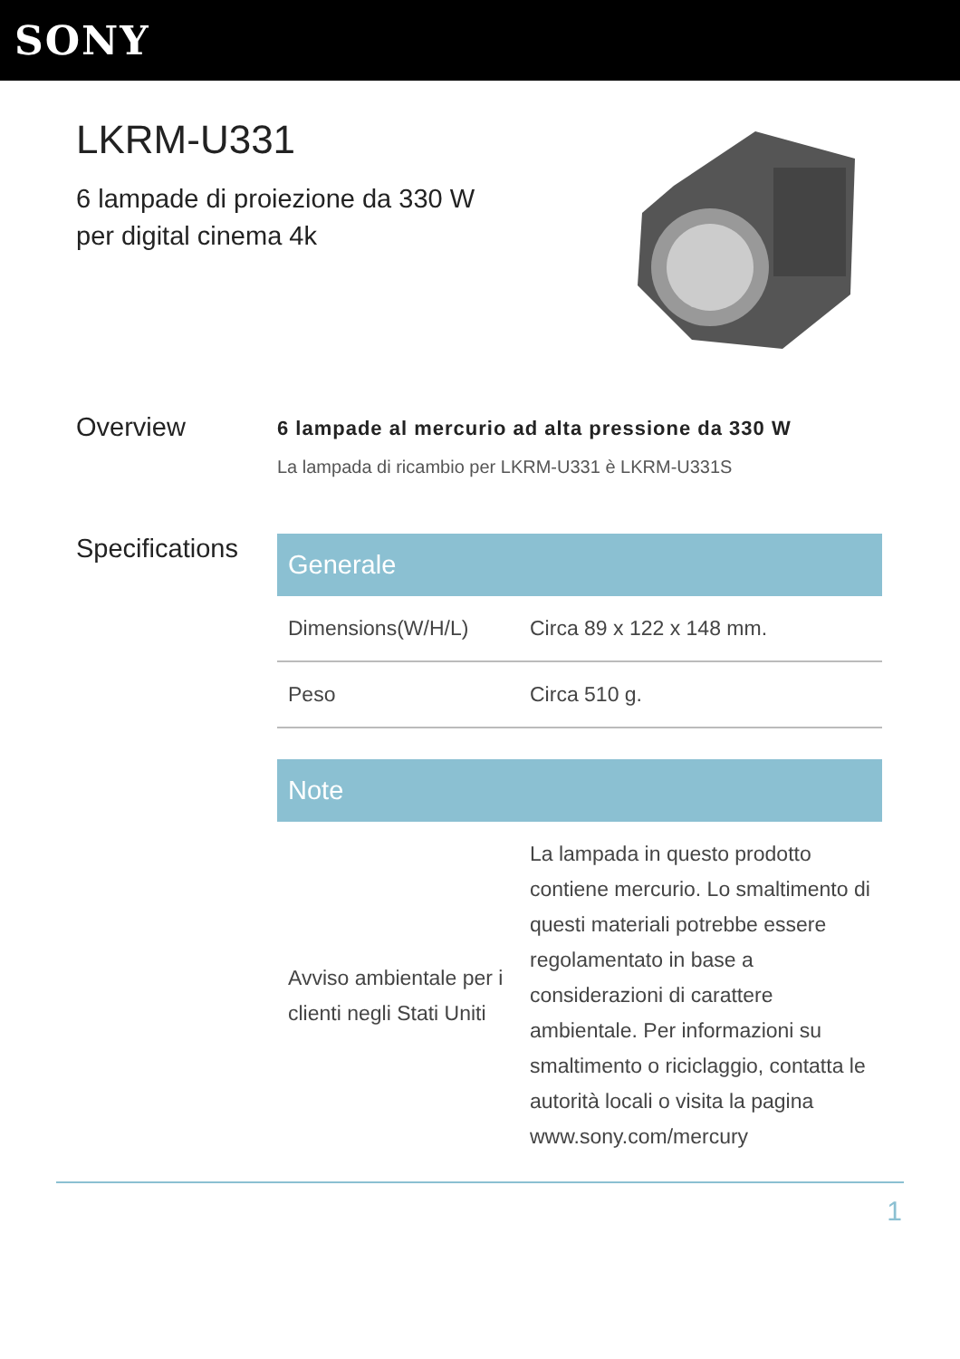SONY
LKRM-U331
6 lampade di proiezione da 330 W per digital cinema 4k
Overview
6 lampade al mercurio ad alta pressione da 330 W
La lampada di ricambio per LKRM-U331 è LKRM-U331S
Specifications
| Generale | |
| --- | --- |
| Dimensions(W/H/L) | Circa 89 x 122 x 148 mm. |
| Peso | Circa 510 g. |
| Note | |
| --- | --- |
| Avviso ambientale per i clienti negli Stati Uniti | La lampada in questo prodotto contiene mercurio. Lo smaltimento di questi materiali potrebbe essere regolamentato in base a considerazioni di carattere ambientale. Per informazioni su smaltimento o riciclaggio, contatta le autorità locali o visita la pagina www.sony.com/mercury |
1